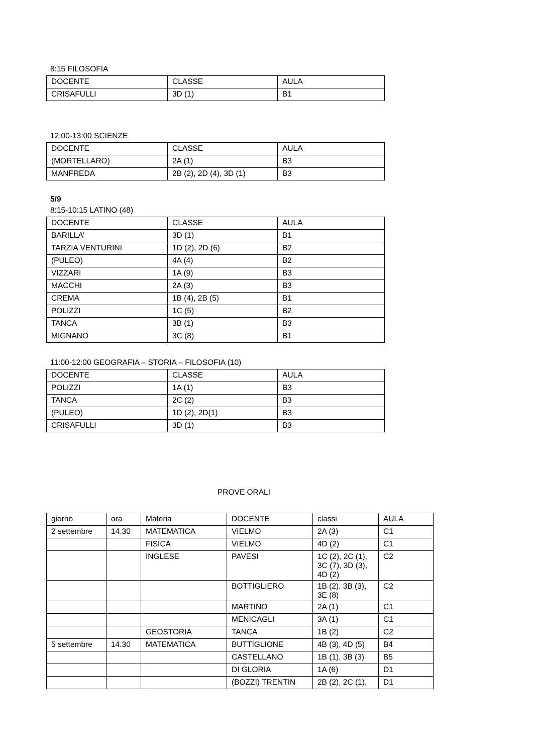8:15 FILOSOFIA
| DOCENTE | CLASSE | AULA |
| CRISAFULLI | 3D (1) | B1 |
12:00-13:00 SCIENZE
| DOCENTE | CLASSE | AULA |
| (MORTELLARO) | 2A (1) | B3 |
| MANFREDA | 2B (2), 2D (4), 3D (1) | B3 |
5/9
8:15-10:15 LATINO (48)
| DOCENTE | CLASSE | AULA |
| BARILLA’ | 3D (1) | B1 |
| TARZIA VENTURINI | 1D (2), 2D (6) | B2 |
| (PULEO) | 4A (4) | B2 |
| VIZZARI | 1A (9) | B3 |
| MACCHI | 2A (3) | B3 |
| CREMA | 1B (4), 2B (5) | B1 |
| POLIZZI | 1C (5) | B2 |
| TANCA | 3B (1) | B3 |
| MIGNANO | 3C (8) | B1 |
11:00-12:00 GEOGRAFIA – STORIA – FILOSOFIA (10)
| DOCENTE | CLASSE | AULA |
| POLIZZI | 1A (1) | B3 |
| TANCA | 2C (2) | B3 |
| (PULEO) | 1D (2), 2D(1) | B3 |
| CRISAFULLI | 3D (1) | B3 |
PROVE ORALI
| giorno | ora | Materia | DOCENTE | classi | AULA |
| 2 settembre | 14.30 | MATEMATICA | VIELMO | 2A (3) | C1 |
| | | FISICA | VIELMO | 4D (2) | C1 |
| | | INGLESE | PAVESI | 1C (2), 2C (1), 3C (7), 3D (3), 4D (2) | C2 |
| | | | BOTTIGLIERO | 1B (2), 3B (3), 3E (8) | C2 |
| | | | MARTINO | 2A (1) | C1 |
| | | | MENICAGLI | 3A (1) | C1 |
| | | GEOSTORIA | TANCA | 1B (2) | C2 |
| 5 settembre | 14.30 | MATEMATICA | BUTTIGLIONE | 4B (3), 4D (5) | B4 |
| | | | CASTELLANO | 1B (1), 3B (3) | B5 |
| | | | DI GLORIA | 1A (6) | D1 |
| | | | (BOZZI) TRENTIN | 2B (2), 2C (1), | D1 |